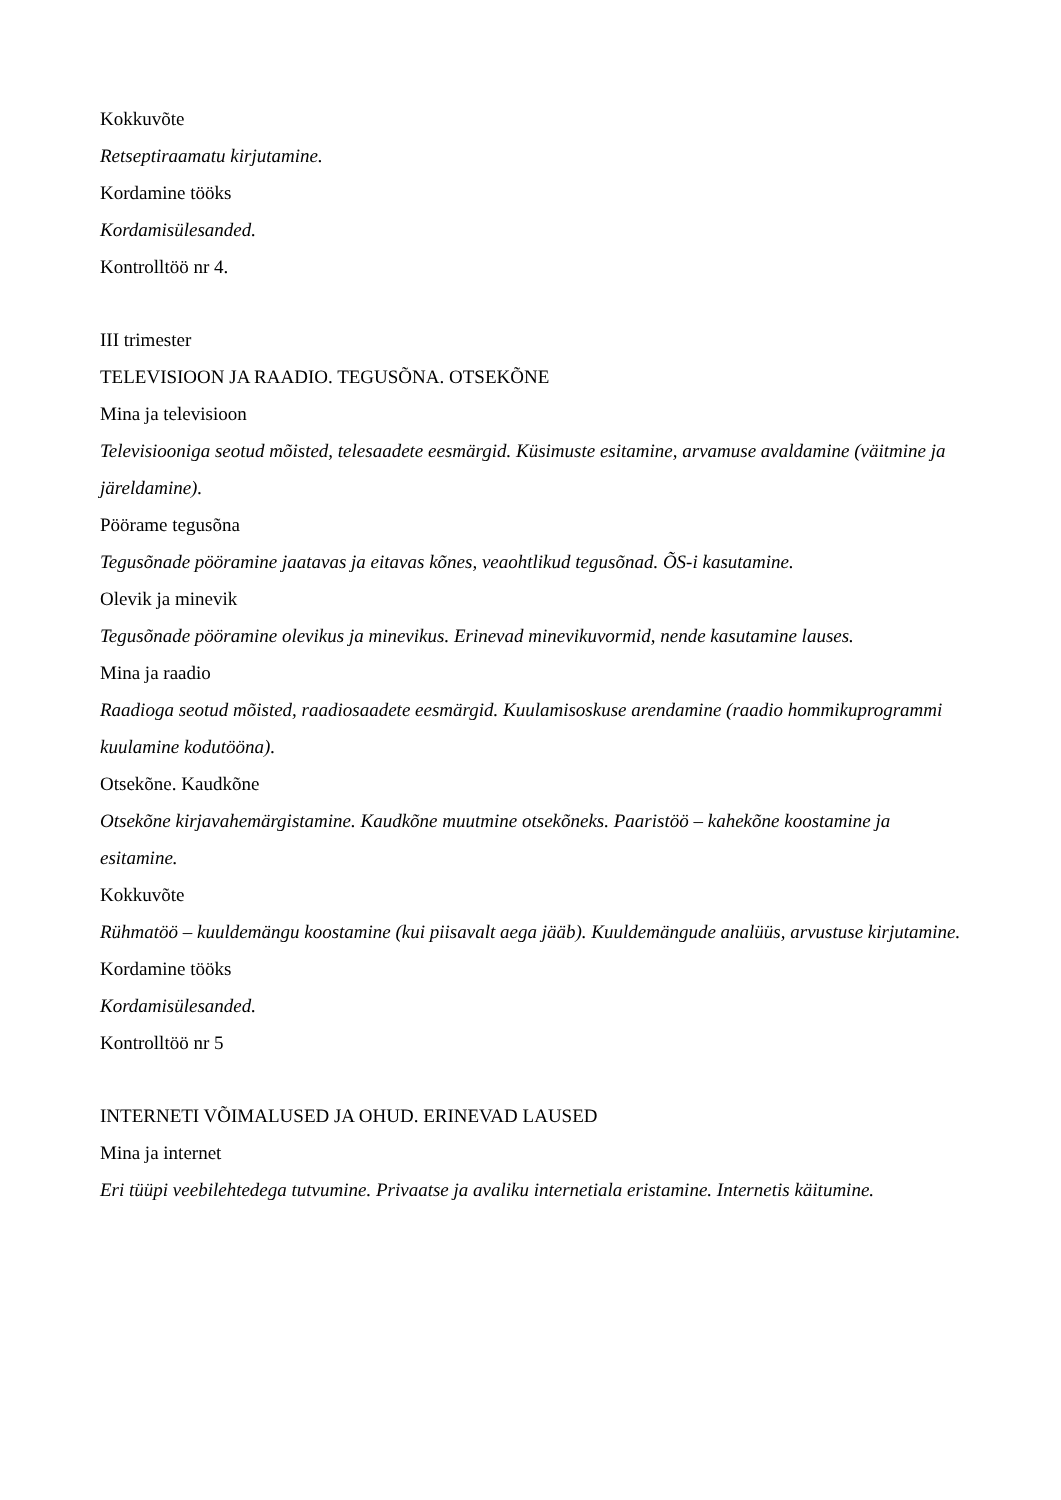Kokkuvõte
Retseptiraamatu kirjutamine.
Kordamine tööks
Kordamisülesanded.
Kontrolltöö nr 4.
III trimester
TELEVISIOON JA RAADIO. TEGUSÕNA. OTSEKÕNE
Mina ja televisioon
Televisiooniga seotud mõisted, telesaadete eesmärgid. Küsimuste esitamine, arvamuse avaldamine (väitmine ja järeldamine).
Pöörame tegusõna
Tegusõnade pööramine jaatavas ja eitavas kõnes, veaohtlikud tegusõnad. ÕS-i kasutamine.
Olevik ja minevik
Tegusõnade pööramine olevikus ja minevikus. Erinevad minevikuvormid, nende kasutamine lauses.
Mina ja raadio
Raadioga seotud mõisted, raadiosaadete eesmärgid. Kuulamisoskuse arendamine (raadio hommikuprogrammi kuulamine kodutööna).
Otsekõne. Kaudkõne
Otsekõne kirjavahemärgistamine. Kaudkõne muutmine otsekõneks. Paaristöö – kahekõne koostamine ja esitamine.
Kokkuvõte
Rühmatöö – kuuldemängu koostamine (kui piisavalt aega jääb). Kuuldemängude analüüs, arvustuse kirjutamine.
Kordamine tööks
Kordamisülesanded.
Kontrolltöö nr 5
INTERNETI VÕIMALUSED JA OHUD. ERINEVAD LAUSED
Mina ja internet
Eri tüüpi veebilehtedega tutvumine. Privaatse ja avaliku internetiala eristamine. Internetis käitumine.